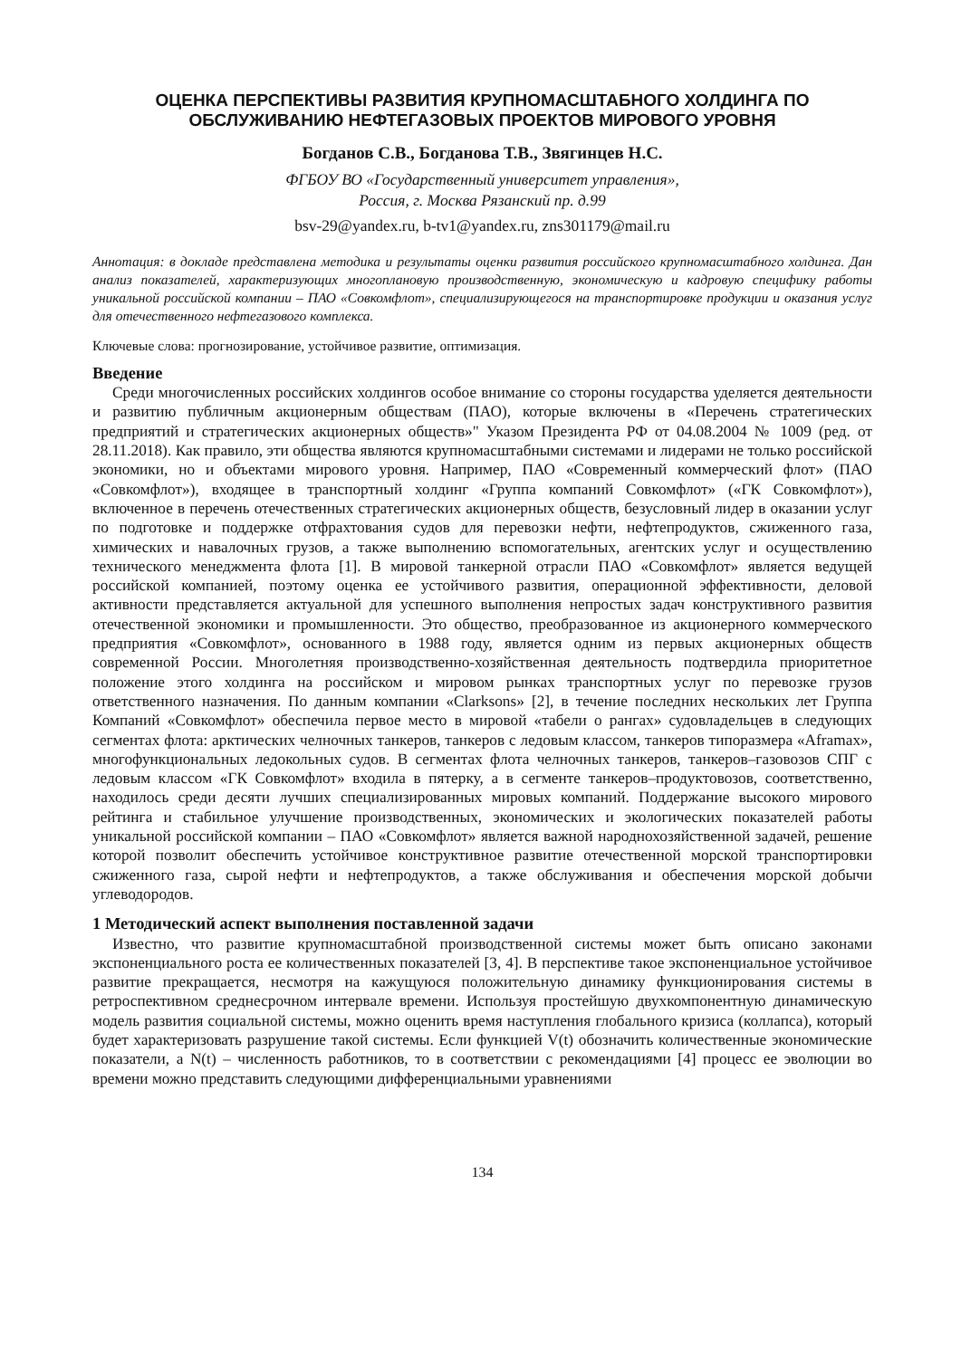ОЦЕНКА ПЕРСПЕКТИВЫ РАЗВИТИЯ КРУПНОМАСШТАБНОГО ХОЛДИНГА ПО ОБСЛУЖИВАНИЮ НЕФТЕГАЗОВЫХ ПРОЕКТОВ МИРОВОГО УРОВНЯ
Богданов С.В., Богданова Т.В., Звягинцев Н.С.
ФГБОУ ВО «Государственный университет управления»,
Россия, г. Москва Рязанский пр. д.99
bsv-29@yandex.ru, b-tv1@yandex.ru, zns301179@mail.ru
Аннотация: в докладе представлена методика и результаты оценки развития российского крупномасштабного холдинга. Дан анализ показателей, характеризующих многоплановую производственную, экономическую и кадровую специфику работы уникальной российской компании – ПАО «Совкомфлот», специализирующегося на транспортировке продукции и оказания услуг для отечественного нефтегазового комплекса.
Ключевые слова: прогнозирование, устойчивое развитие, оптимизация.
Введение
Среди многочисленных российских холдингов особое внимание со стороны государства уделяется деятельности и развитию публичным акционерным обществам (ПАО), которые включены в «Перечень стратегических предприятий и стратегических акционерных обществ»" Указом Президента РФ от 04.08.2004 № 1009 (ред. от 28.11.2018). Как правило, эти общества являются крупномасштабными системами и лидерами не только российской экономики, но и объектами мирового уровня. Например, ПАО «Современный коммерческий флот» (ПАО «Совкомфлот»), входящее в транспортный холдинг «Группа компаний Совкомфлот» («ГК Совкомфлот»), включенное в перечень отечественных стратегических акционерных обществ, безусловный лидер в оказании услуг по подготовке и поддержке отфрахтования судов для перевозки нефти, нефтепродуктов, сжиженного газа, химических и навалочных грузов, а также выполнению вспомогательных, агентских услуг и осуществлению технического менеджмента флота [1]. В мировой танкерной отрасли ПАО «Совкомфлот» является ведущей российской компанией, поэтому оценка ее устойчивого развития, операционной эффективности, деловой активности представляется актуальной для успешного выполнения непростых задач конструктивного развития отечественной экономики и промышленности. Это общество, преобразованное из акционерного коммерческого предприятия «Совкомфлот», основанного в 1988 году, является одним из первых акционерных обществ современной России. Многолетняя производственно-хозяйственная деятельность подтвердила приоритетное положение этого холдинга на российском и мировом рынках транспортных услуг по перевозке грузов ответственного назначения. По данным компании «Clarksons» [2], в течение последних нескольких лет Группа Компаний «Совкомфлот» обеспечила первое место в мировой «табели о рангах» судовладельцев в следующих сегментах флота: арктических челночных танкеров, танкеров с ледовым классом, танкеров типоразмера «Aframax», многофункциональных ледокольных судов. В сегментах флота челночных танкеров, танкеров–газовозов СПГ с ледовым классом «ГК Совкомфлот» входила в пятерку, а в сегменте танкеров–продуктовозов, соответственно, находилось среди десяти лучших специализированных мировых компаний. Поддержание высокого мирового рейтинга и стабильное улучшение производственных, экономических и экологических показателей работы уникальной российской компании – ПАО «Совкомфлот» является важной народнохозяйственной задачей, решение которой позволит обеспечить устойчивое конструктивное развитие отечественной морской транспортировки сжиженного газа, сырой нефти и нефтепродуктов, а также обслуживания и обеспечения морской добычи углеводородов.
1 Методический аспект выполнения поставленной задачи
Известно, что развитие крупномасштабной производственной системы может быть описано законами экспоненциального роста ее количественных показателей [3, 4]. В перспективе такое экспоненциальное устойчивое развитие прекращается, несмотря на кажущуюся положительную динамику функционирования системы в ретроспективном среднесрочном интервале времени. Используя простейшую двухкомпонентную динамическую модель развития социальной системы, можно оценить время наступления глобального кризиса (коллапса), который будет характеризовать разрушение такой системы. Если функцией V(t) обозначить количественные экономические показатели, а N(t) – численность работников, то в соответствии с рекомендациями [4] процесс ее эволюции во времени можно представить следующими дифференциальными уравнениями
134